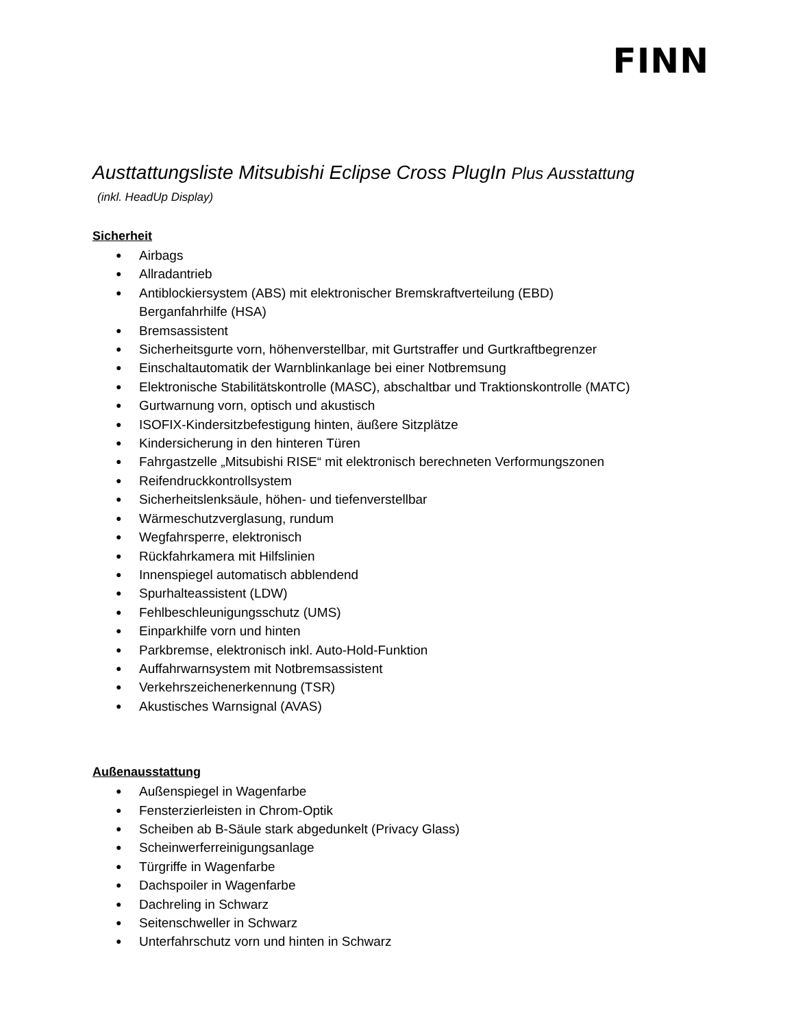FINN
Austtattungsliste Mitsubishi Eclipse Cross PlugIn Plus Ausstattung
(inkl. HeadUp Display)
Sicherheit
● Airbags
● Allradantrieb
● Antiblockiersystem (ABS) mit elektronischer Bremskraftverteilung (EBD)
Berganfahrhilfe (HSA)
● Bremsassistent
● Sicherheitsgurte vorn, höhenverstellbar, mit Gurtstraffer und Gurtkraftbegrenzer
● Einschaltautomatik der Warnblinkanlage bei einer Notbremsung
● Elektronische Stabilitätskontrolle (MASC), abschaltbar und Traktionskontrolle (MATC)
● Gurtwarnung vorn, optisch und akustisch
● ISOFIX-Kindersitzbefestigung hinten, äußere Sitzplätze
● Kindersicherung in den hinteren Türen
● Fahrgastzelle „Mitsubishi RISE“ mit elektronisch berechneten Verformungszonen
● Reifendruckkontrollsystem
● Sicherheitslenksäule, höhen- und tiefenverstellbar
● Wärmeschutzverglasung, rundum
● Wegfahrsperre, elektronisch
● Rückfahrkamera mit Hilfslinien
● Innenspiegel automatisch abblendend
● Spurhalteassistent (LDW)
● Fehlbeschleunigungsschutz (UMS)
● Einparkhilfe vorn und hinten
● Parkbremse, elektronisch inkl. Auto-Hold-Funktion
● Auffahrwarnsystem mit Notbremsassistent
● Verkehrszeichenerkennung (TSR)
● Akustisches Warnsignal (AVAS)
Außenausstattung
● Außenspiegel in Wagenfarbe
● Fensterzierleisten in Chrom-Optik
● Scheiben ab B-Säule stark abgedunkelt (Privacy Glass)
● Scheinwerferreinigungsanlage
● Türgriffe in Wagenfarbe
● Dachspoiler in Wagenfarbe
● Dachreling in Schwarz
● Seitenschweller in Schwarz
● Unterfahrschutz vorn und hinten in Schwarz